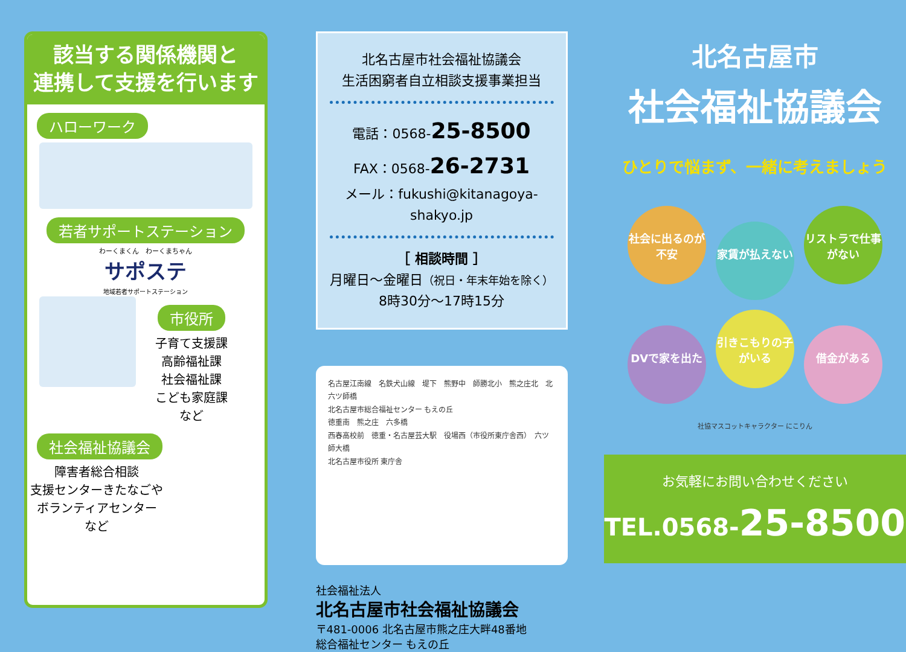該当する関係機関と
連携して支援を行います
ハローワーク
若者サポートステーション
わーくまくん　わーくまちゃん
サポステ
地域若者サポートステーション
市役所
子育て支援課
高齢福祉課
社会福祉課
こども家庭課
など
社会福祉協議会
障害者総合相談
支援センターきたなごや
ボランティアセンター
など
北名古屋市社会福祉協議会
生活困窮者自立相談支援事業担当
電話：0568-25-8500
FAX：0568-26-2731
メール：fukushi@kitanagoya-shakyo.jp
［ 相談時間 ］
月曜日～金曜日（祝日・年末年始を除く）
8時30分～17時15分
名古屋江南線　名鉄犬山線　堤下　熊野中　師勝北小　熊之庄北　北六ツ師橋
北名古屋市総合福祉センター もえの丘
徳重南　熊之庄　六多橋
西春高校前　徳重・名古屋芸大駅　役場西（市役所東庁舎西）　六ツ師大橋
北名古屋市役所 東庁舎
社会福祉法人
北名古屋市社会福祉協議会
〒481-0006 北名古屋市熊之庄大畔48番地
総合福祉センター もえの丘
北名古屋市
社会福祉協議会
ひとりで悩まず、一緒に考えましょう
社会に出るのが不安 家賃が払えない リストラで仕事がない
DVで家を出た 引きこもりの子がいる 借金がある
社協マスコットキャラクター にこりん
お気軽にお問い合わせください
TEL.0568-25-8500